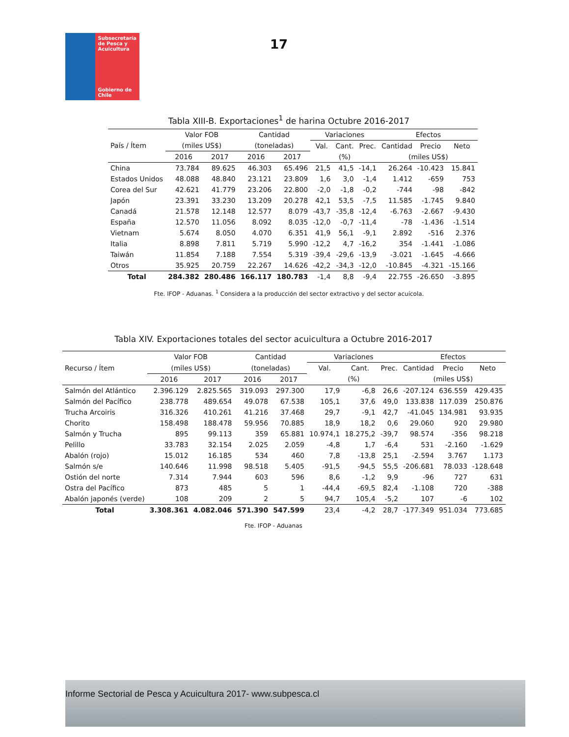Subsecretaría de Pesca y Acuicultura
Gobierno de Chile
17
Tabla XIII-B. Exportaciones<sup>1</sup> de harina Octubre 2016-2017
| País / Ítem | Valor FOB | | Cantidad | | Variaciones | | | Efectos | | |
| --- | --- | --- | --- | --- | --- | --- | --- | --- | --- | --- |
| | (miles US$) | | (toneladas) | | Val. | Cant. | Prec. | Cantidad | Precio | Neto |
| | 2016 | 2017 | 2016 | 2017 | (%) | | | (miles US$) | | |
| China | 73.784 | 89.625 | 46.303 | 65.496 | 21,5 | 41,5 | -14,1 | 26.264 | -10.423 | 15.841 |
| Estados Unidos | 48.088 | 48.840 | 23.121 | 23.809 | 1,6 | 3,0 | -1,4 | 1.412 | -659 | 753 |
| Corea del Sur | 42.621 | 41.779 | 23.206 | 22.800 | -2,0 | -1,8 | -0,2 | -744 | -98 | -842 |
| Japón | 23.391 | 33.230 | 13.209 | 20.278 | 42,1 | 53,5 | -7,5 | 11.585 | -1.745 | 9.840 |
| Canadá | 21.578 | 12.148 | 12.577 | 8.079 | -43,7 | -35,8 | -12,4 | -6.763 | -2.667 | -9.430 |
| España | 12.570 | 11.056 | 8.092 | 8.035 | -12,0 | -0,7 | -11,4 | -78 | -1.436 | -1.514 |
| Vietnam | 5.674 | 8.050 | 4.070 | 6.351 | 41,9 | 56,1 | -9,1 | 2.892 | -516 | 2.376 |
| Italia | 8.898 | 7.811 | 5.719 | 5.990 | -12,2 | 4,7 | -16,2 | 354 | -1.441 | -1.086 |
| Taiwán | 11.854 | 7.188 | 7.554 | 5.319 | -39,4 | -29,6 | -13,9 | -3.021 | -1.645 | -4.666 |
| Otros | 35.925 | 20.759 | 22.267 | 14.626 | -42,2 | -34,3 | -12,0 | -10.845 | -4.321 | -15.166 |
| Total | 284.382 | 280.486 | 166.117 | 180.783 | -1,4 | 8,8 | -9,4 | 22.755 | -26.650 | -3.895 |
Fte. IFOP - Aduanas. <sup>1</sup> Considera a la producción del sector extractivo y del sector acuícola.
Tabla XIV. Exportaciones totales del sector acuicultura a Octubre 2016-2017
| Recurso / Ítem | Valor FOB | | Cantidad | | Variaciones | | | Efectos | | |
| --- | --- | --- | --- | --- | --- | --- | --- | --- | --- | --- |
| | (miles US$) | | (toneladas) | | Val. | Cant. | Prec. | Cantidad | Precio | Neto |
| | 2016 | 2017 | 2016 | 2017 | (%) | | | (miles US$) | | |
| Salmón del Atlántico | 2.396.129 | 2.825.565 | 319.093 | 297.300 | 17,9 | -6,8 | 26,6 | -207.124 | 636.559 | 429.435 |
| Salmón del Pacífico | 238.778 | 489.654 | 49.078 | 67.538 | 105,1 | 37,6 | 49,0 | 133.838 | 117.039 | 250.876 |
| Trucha Arcoiris | 316.326 | 410.261 | 41.216 | 37.468 | 29,7 | -9,1 | 42,7 | -41.045 | 134.981 | 93.935 |
| Chorito | 158.498 | 188.478 | 59.956 | 70.885 | 18,9 | 18,2 | 0,6 | 29.060 | 920 | 29.980 |
| Salmón y Trucha | 895 | 99.113 | 359 | 65.881 | 10.974,1 | 18.275,2 | -39,7 | 98.574 | -356 | 98.218 |
| Pelillo | 33.783 | 32.154 | 2.025 | 2.059 | -4,8 | 1,7 | -6,4 | 531 | -2.160 | -1.629 |
| Abalón (rojo) | 15.012 | 16.185 | 534 | 460 | 7,8 | -13,8 | 25,1 | -2.594 | 3.767 | 1.173 |
| Salmón s/e | 140.646 | 11.998 | 98.518 | 5.405 | -91,5 | -94,5 | 55,5 | -206.681 | 78.033 | -128.648 |
| Ostión del norte | 7.314 | 7.944 | 603 | 596 | 8,6 | -1,2 | 9,9 | -96 | 727 | 631 |
| Ostra del Pacífico | 873 | 485 | 5 | 1 | -44,4 | -69,5 | 82,4 | -1.108 | 720 | -388 |
| Abalón japonés (verde) | 108 | 209 | 2 | 5 | 94,7 | 105,4 | -5,2 | 107 | -6 | 102 |
| Total | 3.308.361 | 4.082.046 | 571.390 | 547.599 | 23,4 | -4,2 | 28,7 | -177.349 | 951.034 | 773.685 |
Fte. IFOP - Aduanas
Informe Sectorial de Pesca y Acuicultura 2017- www.subpesca.cl